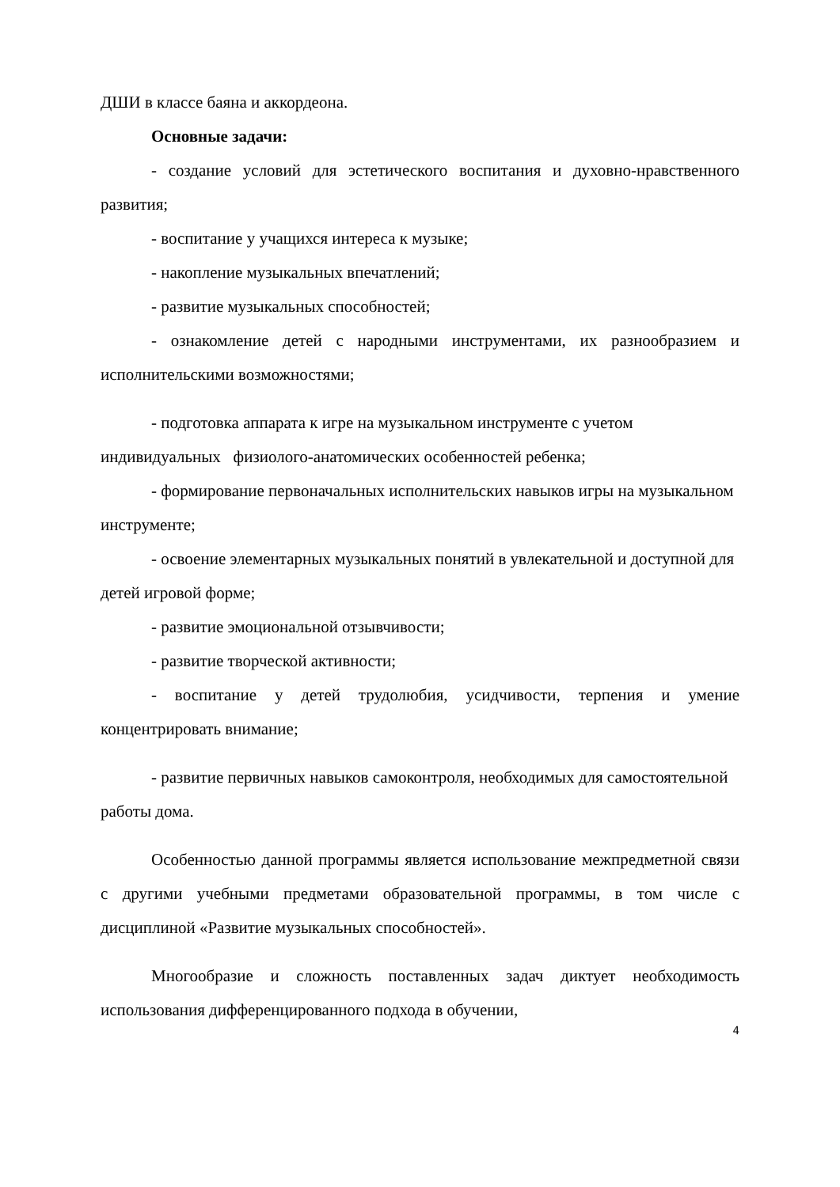ДШИ в классе баяна и аккордеона.
Основные задачи:
- создание условий для эстетического воспитания и духовно-нравственного развития;
- воспитание у учащихся интереса к музыке;
- накопление музыкальных впечатлений;
- развитие музыкальных способностей;
- ознакомление детей с народными инструментами, их разнообразием и исполнительскими возможностями;
- подготовка аппарата к игре на музыкальном инструменте с учетом индивидуальных физиолого-анатомических особенностей ребенка;
- формирование первоначальных исполнительских навыков игры на музыкальном инструменте;
- освоение элементарных музыкальных понятий в увлекательной и доступной для детей игровой форме;
- развитие эмоциональной отзывчивости;
- развитие творческой активности;
- воспитание у детей трудолюбия, усидчивости, терпения и умение концентрировать внимание;
- развитие первичных навыков самоконтроля, необходимых для самостоятельной работы дома.
Особенностью данной программы является использование межпредметной связи с другими учебными предметами образовательной программы, в том числе с дисциплиной «Развитие музыкальных способностей».
Многообразие и сложность поставленных задач диктует необходимость использования дифференцированного подхода в обучении,
4